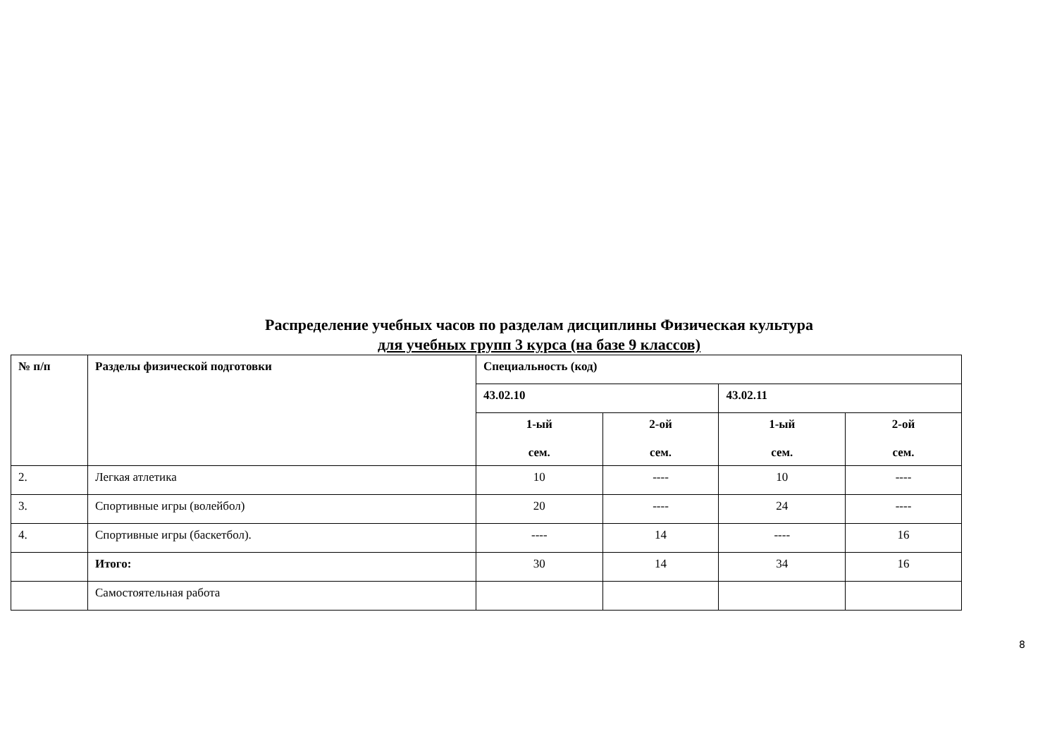Распределение учебных часов по разделам дисциплины Физическая культура
для учебных групп 3 курса (на базе 9 классов)
| № п/п | Разделы физической подготовки | Специальность (код) | | | |
| --- | --- | --- | --- | --- | --- |
| | | 43.02.10 | | 43.02.11 | |
| | | 1-ый сем. | 2-ой сем. | 1-ый сем. | 2-ой сем. |
| 2. | Легкая атлетика | 10 | ---- | 10 | ---- |
| 3. | Спортивные игры (волейбол) | 20 | ---- | 24 | ---- |
| 4. | Спортивные игры (баскетбол). | ---- | 14 | ---- | 16 |
| | Итого: | 30 | 14 | 34 | 16 |
| | Самостоятельная работа | | | | |
8